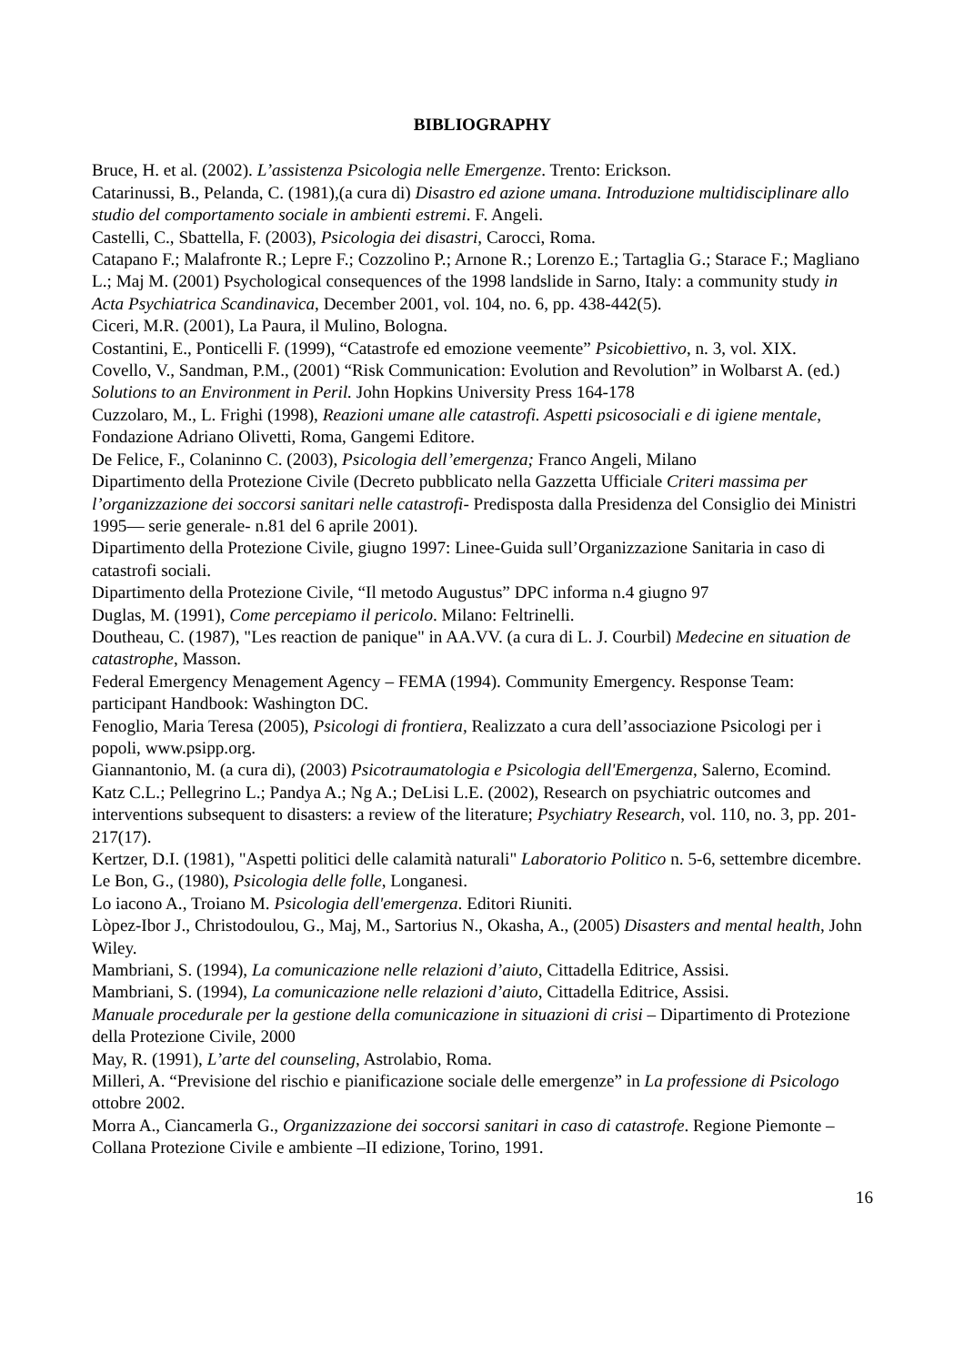BIBLIOGRAPHY
Bruce, H. et al. (2002). L’assistenza Psicologia nelle Emergenze. Trento: Erickson.
Catarinussi, B., Pelanda, C. (1981),(a cura di) Disastro ed azione umana. Introduzione multidisciplinare allo studio del comportamento sociale in ambienti estremi. F. Angeli.
Castelli, C., Sbattella, F. (2003), Psicologia dei disastri, Carocci, Roma.
Catapano F.; Malafronte R.; Lepre F.; Cozzolino P.; Arnone R.; Lorenzo E.; Tartaglia G.; Starace F.; Magliano L.; Maj M. (2001) Psychological consequences of the 1998 landslide in Sarno, Italy: a community study in Acta Psychiatrica Scandinavica, December 2001, vol. 104, no. 6, pp. 438-442(5).
Ciceri, M.R. (2001), La Paura, il Mulino, Bologna.
Costantini, E., Ponticelli F. (1999), “Catastrofe ed emozione veemente” Psicobiettivo, n. 3, vol. XIX.
Covello, V., Sandman, P.M., (2001) “Risk Communication: Evolution and Revolution” in Wolbarst A. (ed.) Solutions to an Environment in Peril. John Hopkins University Press 164-178
Cuzzolaro, M., L. Frighi (1998), Reazioni umane alle catastrofi. Aspetti psicosociali e di igiene mentale, Fondazione Adriano Olivetti, Roma, Gangemi Editore.
De Felice, F., Colaninno C. (2003), Psicologia dell’emergenza; Franco Angeli, Milano
Dipartimento della Protezione Civile (Decreto pubblicato nella Gazzetta Ufficiale Criteri massima per l’organizzazione dei soccorsi sanitari nelle catastrofi- Predisposta dalla Presidenza del Consiglio dei Ministri 1995— serie generale- n.81 del 6 aprile 2001).
Dipartimento della Protezione Civile, giugno 1997: Linee-Guida sull’Organizzazione Sanitaria in caso di catastrofi sociali.
Dipartimento della Protezione Civile, “Il metodo Augustus” DPC informa n.4 giugno 97
Duglas, M. (1991), Come percepiamo il pericolo. Milano: Feltrinelli.
Doutheau, C. (1987), "Les reaction de panique" in AA.VV. (a cura di L. J. Courbil) Medecine en situation de catastrophe, Masson.
Federal Emergency Menagement Agency – FEMA (1994). Community Emergency. Response Team: participant Handbook: Washington DC.
Fenoglio, Maria Teresa (2005), Psicologi di frontiera, Realizzato a cura dell’associazione Psicologi per i popoli, www.psipp.org.
Giannantonio, M. (a cura di), (2003) Psicotraumatologia e Psicologia dell'Emergenza, Salerno, Ecomind.
Katz C.L.; Pellegrino L.; Pandya A.; Ng A.; DeLisi L.E. (2002), Research on psychiatric outcomes and interventions subsequent to disasters: a review of the literature; Psychiatry Research, vol. 110, no. 3, pp. 201-217(17).
Kertzer, D.I. (1981), "Aspetti politici delle calamità naturali" Laboratorio Politico n. 5-6, settembre dicembre.
Le Bon, G., (1980), Psicologia delle folle, Longanesi.
Lo iacono A., Troiano M. Psicologia dell'emergenza. Editori Riuniti.
Lòpez-Ibor J., Christodoulou, G., Maj, M., Sartorius N., Okasha, A., (2005) Disasters and mental health, John Wiley.
Mambriani, S. (1994), La comunicazione nelle relazioni d’aiuto, Cittadella Editrice, Assisi.
Mambriani, S. (1994), La comunicazione nelle relazioni d’aiuto, Cittadella Editrice, Assisi.
Manuale procedurale per la gestione della comunicazione in situazioni di crisi – Dipartimento di Protezione della Protezione Civile, 2000
May, R. (1991), L’arte del counseling, Astrolabio, Roma.
Milleri, A. “Previsione del rischio e pianificazione sociale delle emergenze” in La professione di Psicologo ottobre 2002.
Morra A., Ciancamerla G., Organizzazione dei soccorsi sanitari in caso di catastrofe. Regione Piemonte – Collana Protezione Civile e ambiente –II edizione, Torino, 1991.
16